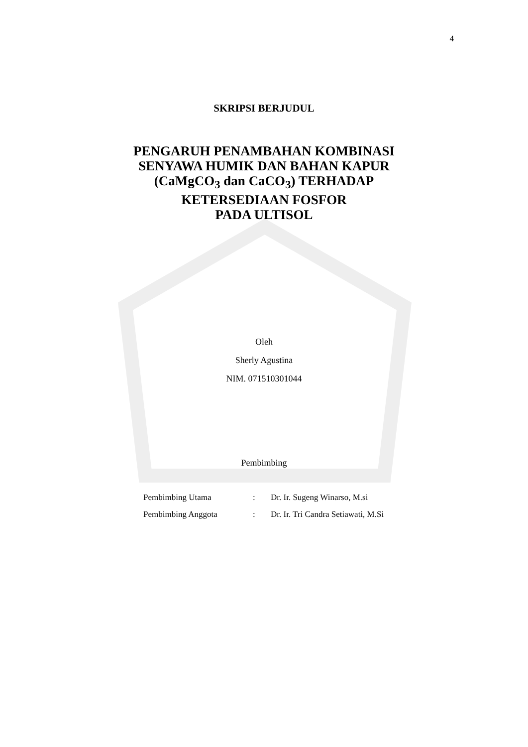4
SKRIPSI BERJUDUL
PENGARUH PENAMBAHAN KOMBINASI
SENYAWA HUMIK DAN BAHAN KAPUR
(CaMgCO<sub>3</sub> dan CaCO<sub>3</sub>) TERHADAP
KETERSEDIAAN FOSFOR
PADA ULTISOL
Oleh
Sherly Agustina
NIM. 071510301044
Pembimbing
Pembimbing Utama
Pembimbing Anggota
:
:
Dr. Ir. Sugeng Winarso, M.si
Dr. Ir. Tri Candra Setiawati, M.Si